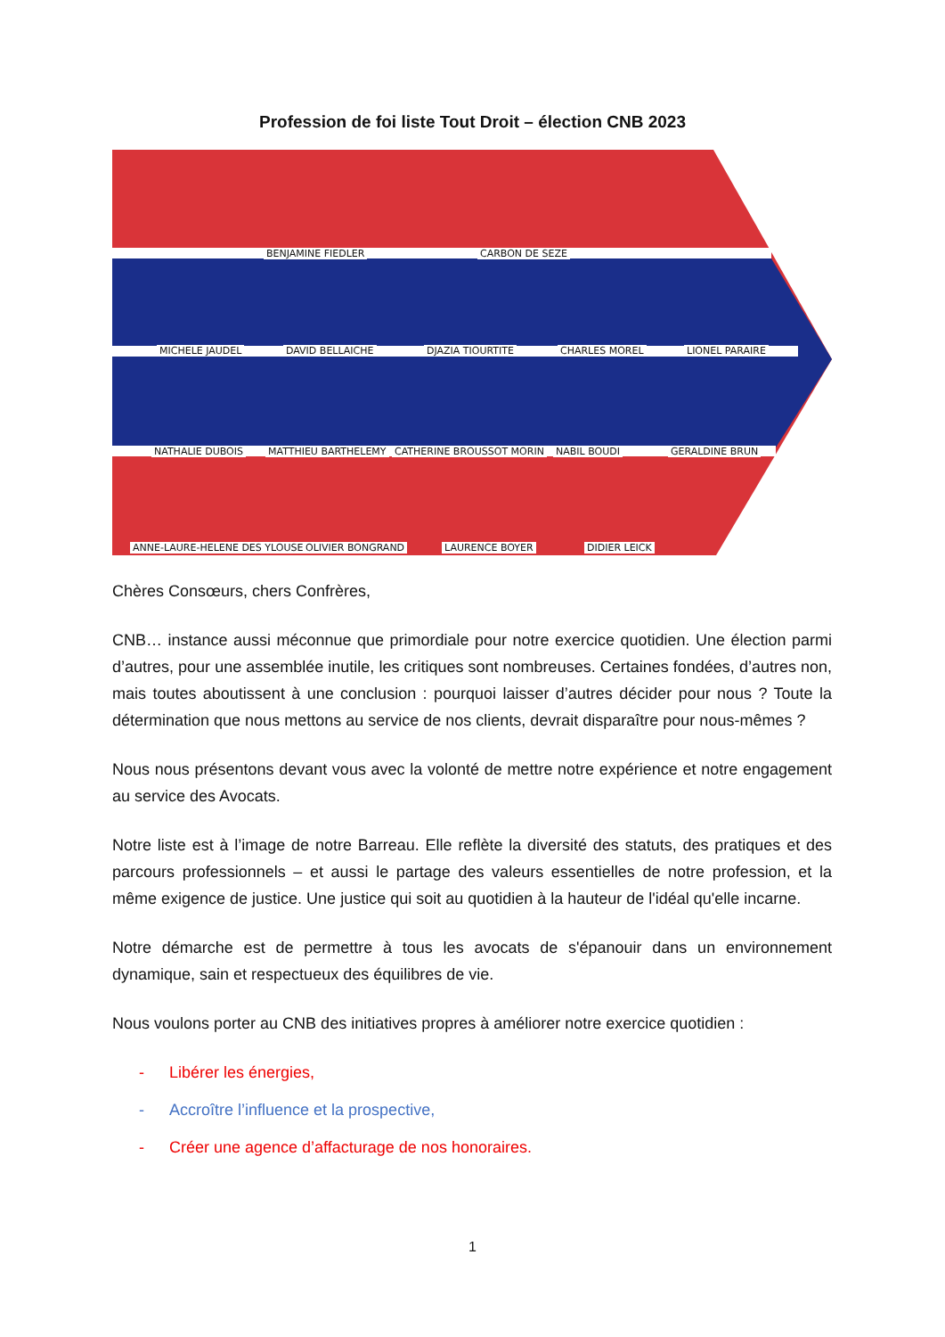Profession de foi liste Tout Droit – élection CNB 2023
BENJAMINE FIEDLER CARBON DE SEZE
MICHELE JAUDEL DAVID BELLAICHE DJAZIA TIOURTITE CHARLES MOREL LIONEL PARAIRE
NATHALIE DUBOIS MATTHIEU BARTHELEMY CATHERINE BROUSSOT MORIN NABIL BOUDI GERALDINE BRUN
ANNE-LAURE-HELENE DES YLOUSES OLIVIER BONGRAND LAURENCE BOYER DIDIER LEICK
Chères Consœurs, chers Confrères,
CNB… instance aussi méconnue que primordiale pour notre exercice quotidien. Une élection parmi d’autres, pour une assemblée inutile, les critiques sont nombreuses. Certaines fondées, d’autres non, mais toutes aboutissent à une conclusion : pourquoi laisser d’autres décider pour nous ? Toute la détermination que nous mettons au service de nos clients, devrait disparaître pour nous-mêmes ?
Nous nous présentons devant vous avec la volonté de mettre notre expérience et notre engagement au service des Avocats.
Notre liste est à l’image de notre Barreau. Elle reflète la diversité des statuts, des pratiques et des parcours professionnels – et aussi le partage des valeurs essentielles de notre profession, et la même exigence de justice. Une justice qui soit au quotidien à la hauteur de l'idéal qu'elle incarne.
Notre démarche est de permettre à tous les avocats de s'épanouir dans un environnement dynamique, sain et respectueux des équilibres de vie.
Nous voulons porter au CNB des initiatives propres à améliorer notre exercice quotidien :
- Libérer les énergies,
- Accroître l’influence et la prospective,
- Créer une agence d’affacturage de nos honoraires.
1